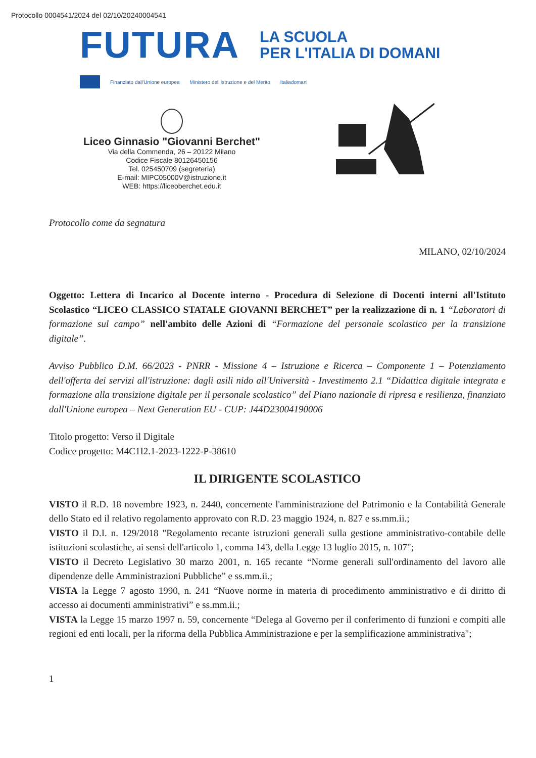Protocollo 0004541/2024 del 02/10/20240004541
FUTURA
LA SCUOLA
PER L'ITALIA DI DOMANI
Finanziato dall'Unione europea Ministero dell'Istruzione e del Merito Italiadomani
Liceo Ginnasio "Giovanni Berchet"
Via della Commenda, 26 – 20122 Milano
Codice Fiscale 80126450156
Tel. 025450709 (segreteria)
E-mail: MIPC05000V@istruzione.it
WEB: https://liceoberchet.edu.it
Protocollo come da segnatura
MILANO, 02/10/2024
Oggetto: Lettera di Incarico al Docente interno - Procedura di Selezione di Docenti interni all'Istituto Scolastico “LICEO CLASSICO STATALE GIOVANNI BERCHET” per la realizzazione di n. 1 “Laboratori di formazione sul campo” nell'ambito delle Azioni di “Formazione del personale scolastico per la transizione digitale”.
Avviso Pubblico D.M. 66/2023 - PNRR - Missione 4 – Istruzione e Ricerca – Componente 1 – Potenziamento dell'offerta dei servizi all'istruzione: dagli asili nido all'Università - Investimento 2.1 “Didattica digitale integrata e formazione alla transizione digitale per il personale scolastico” del Piano nazionale di ripresa e resilienza, finanziato dall'Unione europea – Next Generation EU - CUP: J44D23004190006
Titolo progetto: Verso il Digitale
Codice progetto: M4C1I2.1-2023-1222-P-38610
IL DIRIGENTE SCOLASTICO
VISTO il R.D. 18 novembre 1923, n. 2440, concernente l'amministrazione del Patrimonio e la Contabilità Generale dello Stato ed il relativo regolamento approvato con R.D. 23 maggio 1924, n. 827 e ss.mm.ii.;
VISTO il D.I. n. 129/2018 "Regolamento recante istruzioni generali sulla gestione amministrativo-contabile delle istituzioni scolastiche, ai sensi dell'articolo 1, comma 143, della Legge 13 luglio 2015, n. 107";
VISTO il Decreto Legislativo 30 marzo 2001, n. 165 recante “Norme generali sull'ordinamento del lavoro alle dipendenze delle Amministrazioni Pubbliche” e ss.mm.ii.;
VISTA la Legge 7 agosto 1990, n. 241 “Nuove norme in materia di procedimento amministrativo e di diritto di accesso ai documenti amministrativi” e ss.mm.ii.;
VISTA la Legge 15 marzo 1997 n. 59, concernente “Delega al Governo per il conferimento di funzioni e compiti alle regioni ed enti locali, per la riforma della Pubblica Amministrazione e per la semplificazione amministrativa";
1